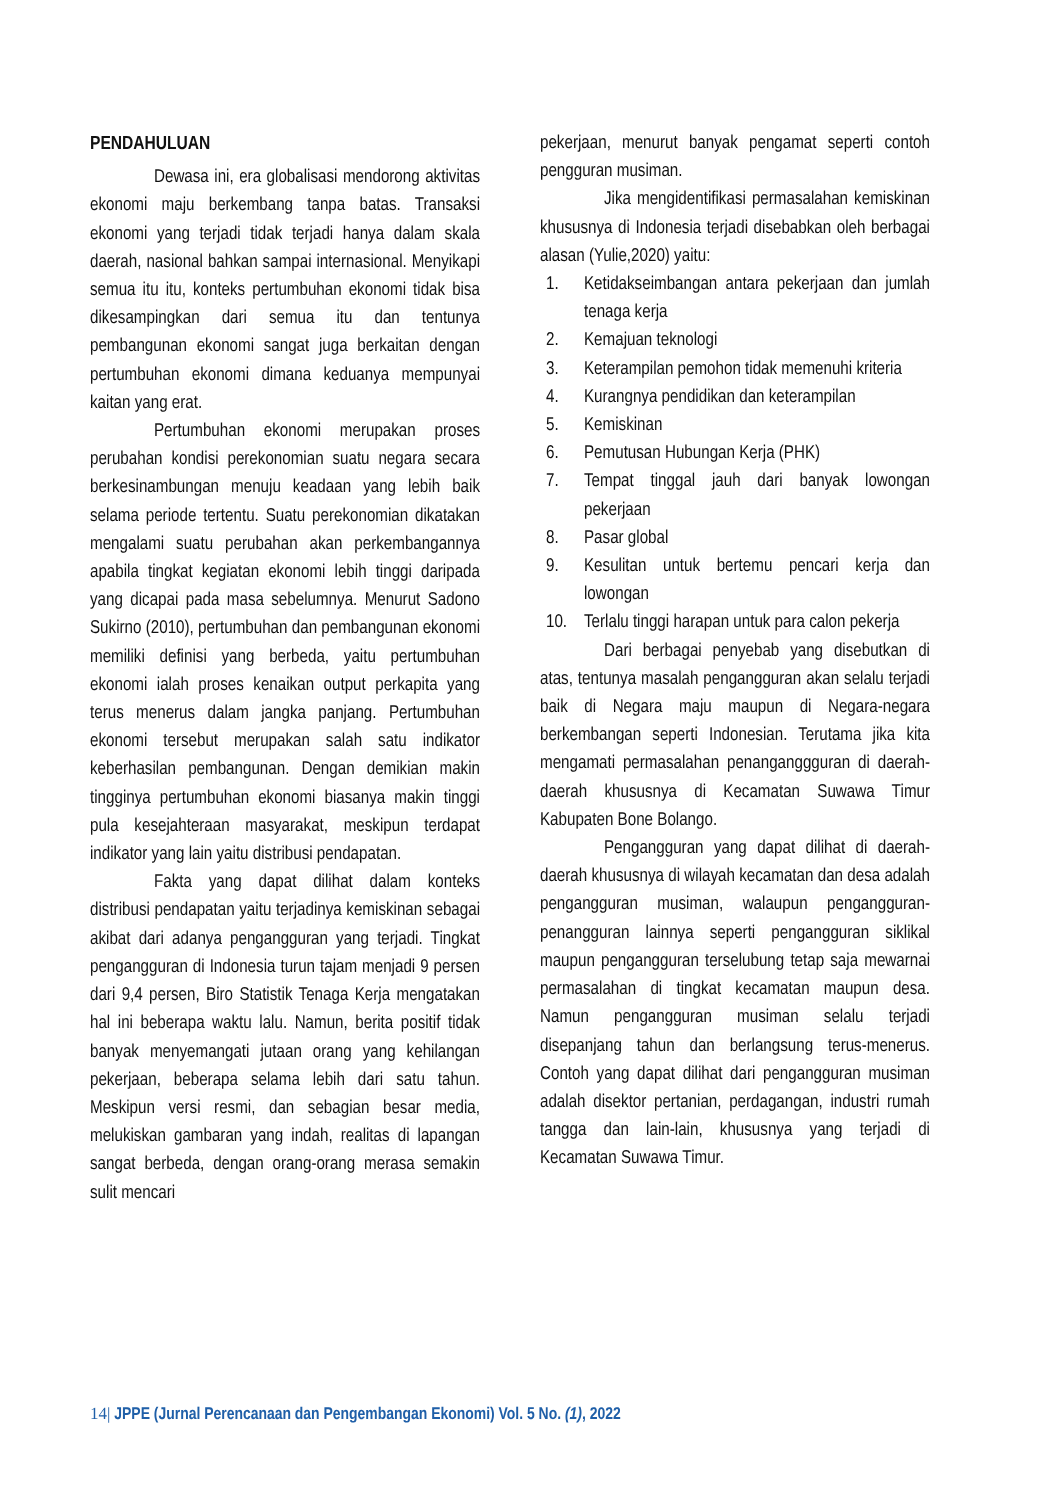PENDAHULUAN
Dewasa ini, era globalisasi mendorong aktivitas ekonomi maju berkembang tanpa batas. Transaksi ekonomi yang terjadi tidak terjadi hanya dalam skala daerah, nasional bahkan sampai internasional. Menyikapi semua itu itu, konteks pertumbuhan ekonomi tidak bisa dikesampingkan dari semua itu dan tentunya pembangunan ekonomi sangat juga berkaitan dengan pertumbuhan ekonomi dimana keduanya mempunyai kaitan yang erat.
Pertumbuhan ekonomi merupakan proses perubahan kondisi perekonomian suatu negara secara berkesinambungan menuju keadaan yang lebih baik selama periode tertentu. Suatu perekonomian dikatakan mengalami suatu perubahan akan perkembangannya apabila tingkat kegiatan ekonomi lebih tinggi daripada yang dicapai pada masa sebelumnya. Menurut Sadono Sukirno (2010), pertumbuhan dan pembangunan ekonomi memiliki definisi yang berbeda, yaitu pertumbuhan ekonomi ialah proses kenaikan output perkapita yang terus menerus dalam jangka panjang. Pertumbuhan ekonomi tersebut merupakan salah satu indikator keberhasilan pembangunan. Dengan demikian makin tingginya pertumbuhan ekonomi biasanya makin tinggi pula kesejahteraan masyarakat, meskipun terdapat indikator yang lain yaitu distribusi pendapatan.
Fakta yang dapat dilihat dalam konteks distribusi pendapatan yaitu terjadinya kemiskinan sebagai akibat dari adanya pengangguran yang terjadi. Tingkat pengangguran di Indonesia turun tajam menjadi 9 persen dari 9,4 persen, Biro Statistik Tenaga Kerja mengatakan hal ini beberapa waktu lalu. Namun, berita positif tidak banyak menyemangati jutaan orang yang kehilangan pekerjaan, beberapa selama lebih dari satu tahun. Meskipun versi resmi, dan sebagian besar media, melukiskan gambaran yang indah, realitas di lapangan sangat berbeda, dengan orang-orang merasa semakin sulit mencari
pekerjaan, menurut banyak pengamat seperti contoh pengguran musiman.
Jika mengidentifikasi permasalahan kemiskinan khususnya di Indonesia terjadi disebabkan oleh berbagai alasan (Yulie,2020) yaitu:
1. Ketidakseimbangan antara pekerjaan dan jumlah tenaga kerja
2. Kemajuan teknologi
3. Keterampilan pemohon tidak memenuhi kriteria
4. Kurangnya pendidikan dan keterampilan
5. Kemiskinan
6. Pemutusan Hubungan Kerja (PHK)
7. Tempat tinggal jauh dari banyak lowongan pekerjaan
8. Pasar global
9. Kesulitan untuk bertemu pencari kerja dan lowongan
10. Terlalu tinggi harapan untuk para calon pekerja
Dari berbagai penyebab yang disebutkan di atas, tentunya masalah pengangguran akan selalu terjadi baik di Negara maju maupun di Negara-negara berkembangan seperti Indonesian. Terutama jika kita mengamati permasalahan penanganggguran di daerah-daerah khususnya di Kecamatan Suwawa Timur Kabupaten Bone Bolango.
Pengangguran yang dapat dilihat di daerah-daerah khususnya di wilayah kecamatan dan desa adalah pengangguran musiman, walaupun pengangguran-penangguran lainnya seperti pengangguran siklikal maupun pengangguran terselubung tetap saja mewarnai permasalahan di tingkat kecamatan maupun desa. Namun pengangguran musiman selalu terjadi disepanjang tahun dan berlangsung terus-menerus. Contoh yang dapat dilihat dari pengangguran musiman adalah disektor pertanian, perdagangan, industri rumah tangga dan lain-lain, khususnya yang terjadi di Kecamatan Suwawa Timur.
14| JPPE (Jurnal Perencanaan dan Pengembangan Ekonomi) Vol. 5 No. (1), 2022